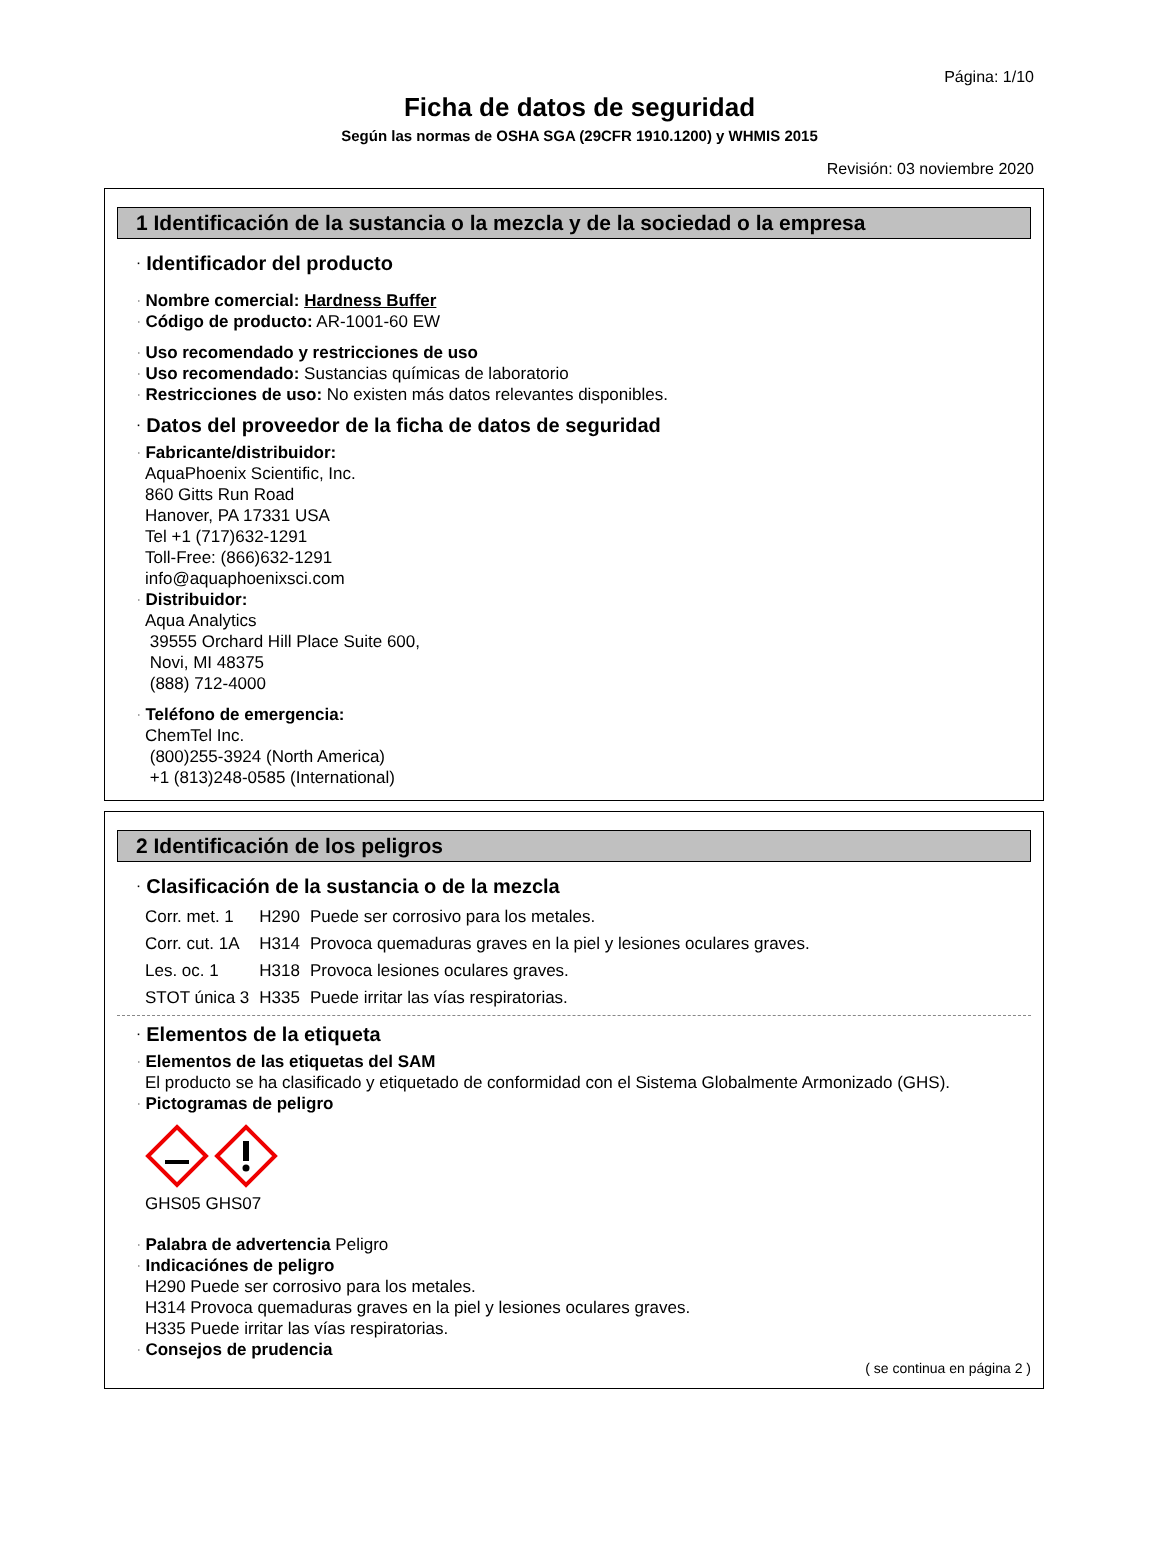Página: 1/10
Ficha de datos de seguridad
Según las normas de OSHA SGA (29CFR 1910.1200) y WHMIS 2015
Revisión: 03 noviembre 2020
1 Identificación de la sustancia o la mezcla y de la sociedad o la empresa
· Identificador del producto
· Nombre comercial: Hardness Buffer
· Código de producto: AR-1001-60 EW
· Uso recomendado y restricciones de uso
· Uso recomendado: Sustancias químicas de laboratorio
· Restricciones de uso: No existen más datos relevantes disponibles.
· Datos del proveedor de la ficha de datos de seguridad
· Fabricante/distribuidor:
AquaPhoenix Scientific, Inc.
860 Gitts Run Road
Hanover, PA 17331 USA
Tel +1 (717)632-1291
Toll-Free: (866)632-1291
info@aquaphoenixsci.com
· Distribuidor:
Aqua Analytics
39555 Orchard Hill Place Suite 600,
Novi, MI 48375
(888) 712-4000
· Teléfono de emergencia:
ChemTel Inc.
(800)255-3924 (North America)
+1 (813)248-0585 (International)
2 Identificación de los peligros
· Clasificación de la sustancia o de la mezcla
| Corr. met. 1 | H290 | Puede ser corrosivo para los metales. |
| Corr. cut. 1A | H314 | Provoca quemaduras graves en la piel y lesiones oculares graves. |
| Les. oc. 1 | H318 | Provoca lesiones oculares graves. |
| STOT única 3 | H335 | Puede irritar las vías respiratorias. |
· Elementos de la etiqueta
· Elementos de las etiquetas del SAM
El producto se ha clasificado y etiquetado de conformidad con el Sistema Globalmente Armonizado (GHS).
· Pictogramas de peligro
GHS05 GHS07
· Palabra de advertencia Peligro
· Indicaciónes de peligro
H290 Puede ser corrosivo para los metales.
H314 Provoca quemaduras graves en la piel y lesiones oculares graves.
H335 Puede irritar las vías respiratorias.
· Consejos de prudencia
( se continua en página 2 )